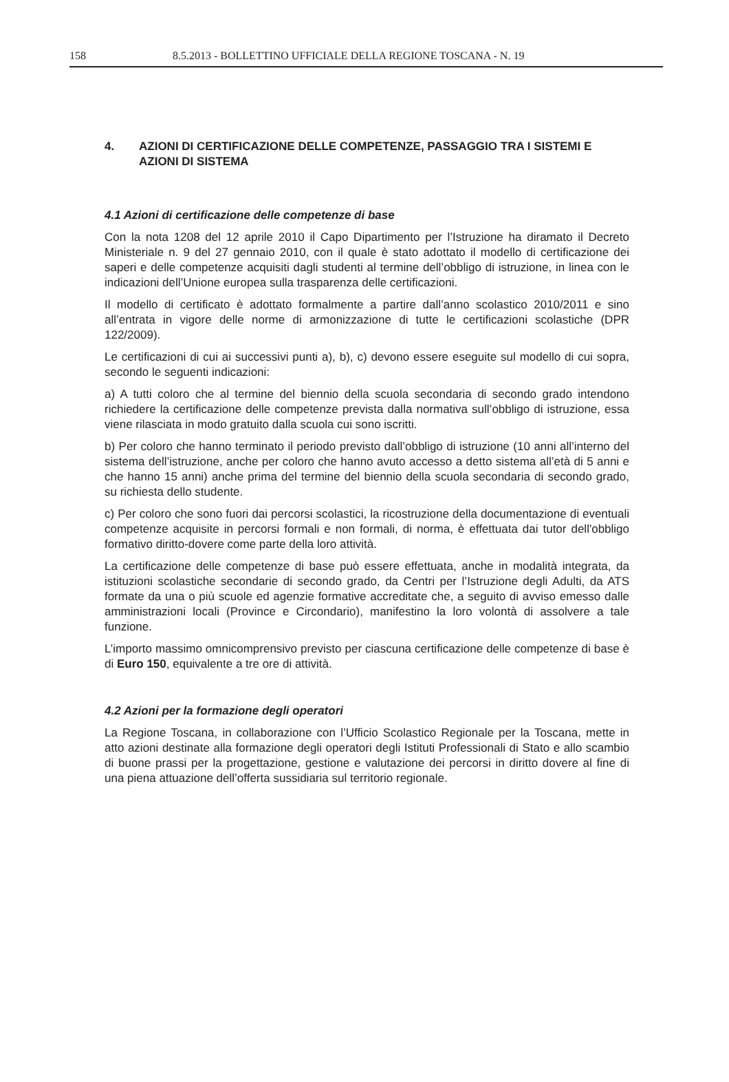158 8.5.2013 - BOLLETTINO UFFICIALE DELLA REGIONE TOSCANA - N. 19
4. AZIONI DI CERTIFICAZIONE DELLE COMPETENZE, PASSAGGIO TRA I SISTEMI E AZIONI DI SISTEMA
4.1 Azioni di certificazione delle competenze di base
Con la nota 1208 del 12 aprile 2010 il Capo Dipartimento per l’Istruzione ha diramato il Decreto Ministeriale n. 9 del 27 gennaio 2010, con il quale è stato adottato il modello di certificazione dei saperi e delle competenze acquisiti dagli studenti al termine dell’obbligo di istruzione, in linea con le indicazioni dell’Unione europea sulla trasparenza delle certificazioni.
Il modello di certificato è adottato formalmente a partire dall’anno scolastico 2010/2011 e sino all’entrata in vigore delle norme di armonizzazione di tutte le certificazioni scolastiche (DPR 122/2009).
Le certificazioni di cui ai successivi punti a), b), c) devono essere eseguite sul modello di cui sopra, secondo le seguenti indicazioni:
a) A tutti coloro che al termine del biennio della scuola secondaria di secondo grado intendono richiedere la certificazione delle competenze prevista dalla normativa sull’obbligo di istruzione, essa viene rilasciata in modo gratuito dalla scuola cui sono iscritti.
b) Per coloro che hanno terminato il periodo previsto dall’obbligo di istruzione (10 anni all’interno del sistema dell’istruzione, anche per coloro che hanno avuto accesso a detto sistema all’età di 5 anni e che hanno 15 anni) anche prima del termine del biennio della scuola secondaria di secondo grado, su richiesta dello studente.
c) Per coloro che sono fuori dai percorsi scolastici, la ricostruzione della documentazione di eventuali competenze acquisite in percorsi formali e non formali, di norma, è effettuata dai tutor dell'obbligo formativo diritto-dovere come parte della loro attività.
La certificazione delle competenze di base può essere effettuata, anche in modalità integrata, da istituzioni scolastiche secondarie di secondo grado, da Centri per l’Istruzione degli Adulti, da ATS formate da una o più scuole ed agenzie formative accreditate che, a seguito di avviso emesso dalle amministrazioni locali (Province e Circondario), manifestino la loro volontà di assolvere a tale funzione.
L’importo massimo omnicomprensivo previsto per ciascuna certificazione delle competenze di base è di Euro 150, equivalente a tre ore di attività.
4.2 Azioni per la formazione degli operatori
La Regione Toscana, in collaborazione con l’Ufficio Scolastico Regionale per la Toscana, mette in atto azioni destinate alla formazione degli operatori degli Istituti Professionali di Stato e allo scambio di buone prassi per la progettazione, gestione e valutazione dei percorsi in diritto dovere al fine di una piena attuazione dell’offerta sussidiaria sul territorio regionale.